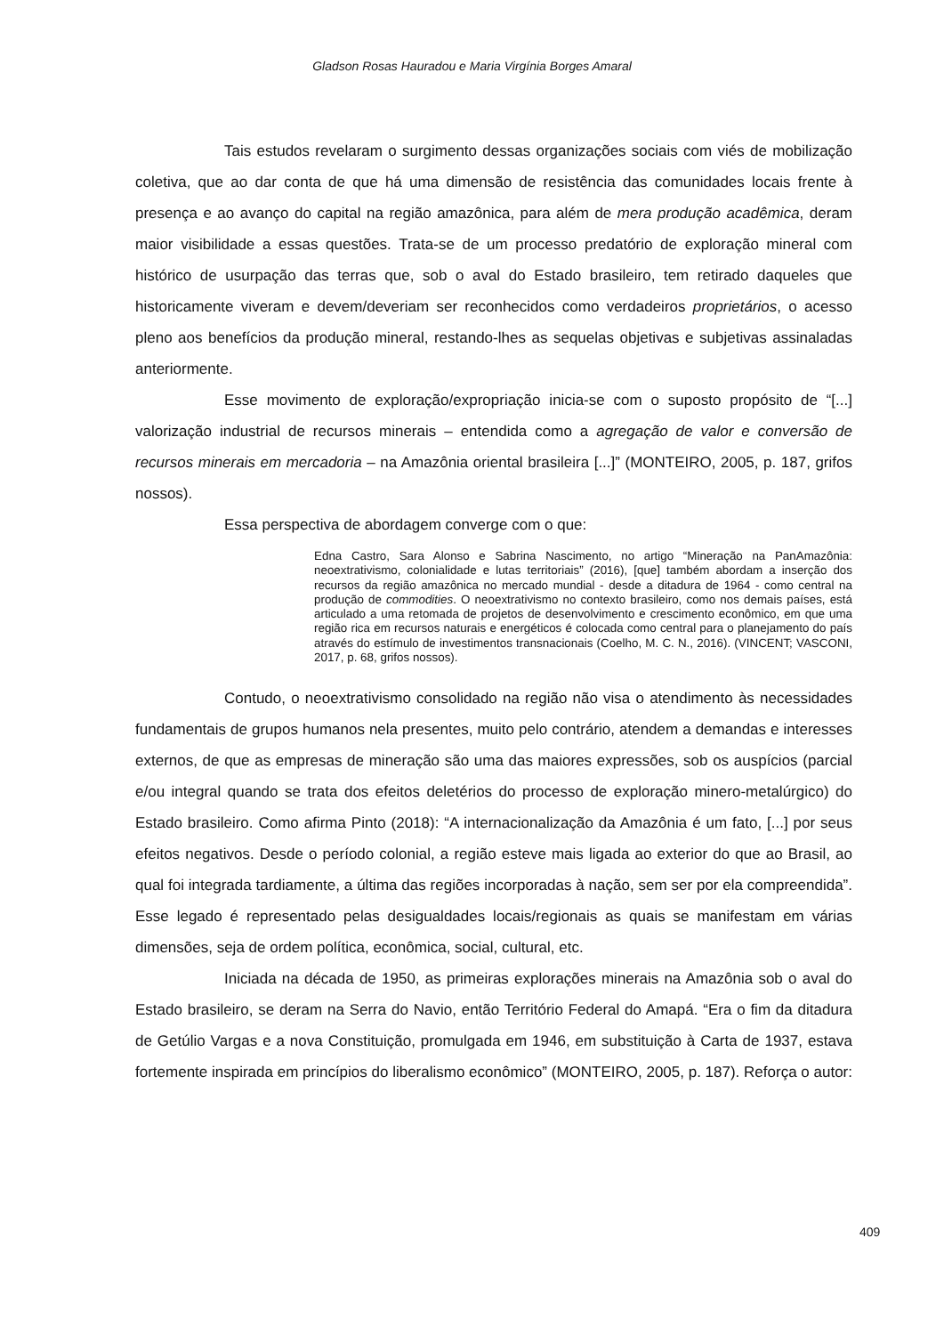Gladson Rosas Hauradou e Maria Virgínia Borges Amaral
Tais estudos revelaram o surgimento dessas organizações sociais com viés de mobilização coletiva, que ao dar conta de que há uma dimensão de resistência das comunidades locais frente à presença e ao avanço do capital na região amazônica, para além de mera produção acadêmica, deram maior visibilidade a essas questões. Trata-se de um processo predatório de exploração mineral com histórico de usurpação das terras que, sob o aval do Estado brasileiro, tem retirado daqueles que historicamente viveram e devem/deveriam ser reconhecidos como verdadeiros proprietários, o acesso pleno aos benefícios da produção mineral, restando-lhes as sequelas objetivas e subjetivas assinaladas anteriormente.
Esse movimento de exploração/expropriação inicia-se com o suposto propósito de “[...] valorização industrial de recursos minerais – entendida como a agregação de valor e conversão de recursos minerais em mercadoria – na Amazônia oriental brasileira [...]” (MONTEIRO, 2005, p. 187, grifos nossos).
Essa perspectiva de abordagem converge com o que:
Edna Castro, Sara Alonso e Sabrina Nascimento, no artigo “Mineração na PanAmazônia: neoextrativismo, colonialidade e lutas territoriais” (2016), [que] também abordam a inserção dos recursos da região amazônica no mercado mundial - desde a ditadura de 1964 - como central na produção de commodities. O neoextrativismo no contexto brasileiro, como nos demais países, está articulado a uma retomada de projetos de desenvolvimento e crescimento econômico, em que uma região rica em recursos naturais e energéticos é colocada como central para o planejamento do país através do estímulo de investimentos transnacionais (Coelho, M. C. N., 2016). (VINCENT; VASCONI, 2017, p. 68, grifos nossos).
Contudo, o neoextrativismo consolidado na região não visa o atendimento às necessidades fundamentais de grupos humanos nela presentes, muito pelo contrário, atendem a demandas e interesses externos, de que as empresas de mineração são uma das maiores expressões, sob os auspícios (parcial e/ou integral quando se trata dos efeitos deletérios do processo de exploração minero-metalúrgico) do Estado brasileiro. Como afirma Pinto (2018): “A internacionalização da Amazônia é um fato, [...] por seus efeitos negativos. Desde o período colonial, a região esteve mais ligada ao exterior do que ao Brasil, ao qual foi integrada tardiamente, a última das regiões incorporadas à nação, sem ser por ela compreendida”. Esse legado é representado pelas desigualdades locais/regionais as quais se manifestam em várias dimensões, seja de ordem política, econômica, social, cultural, etc.
Iniciada na década de 1950, as primeiras explorações minerais na Amazônia sob o aval do Estado brasileiro, se deram na Serra do Navio, então Território Federal do Amapá. “Era o fim da ditadura de Getúlio Vargas e a nova Constituição, promulgada em 1946, em substituição à Carta de 1937, estava fortemente inspirada em princípios do liberalismo econômico” (MONTEIRO, 2005, p. 187). Reforça o autor:
409